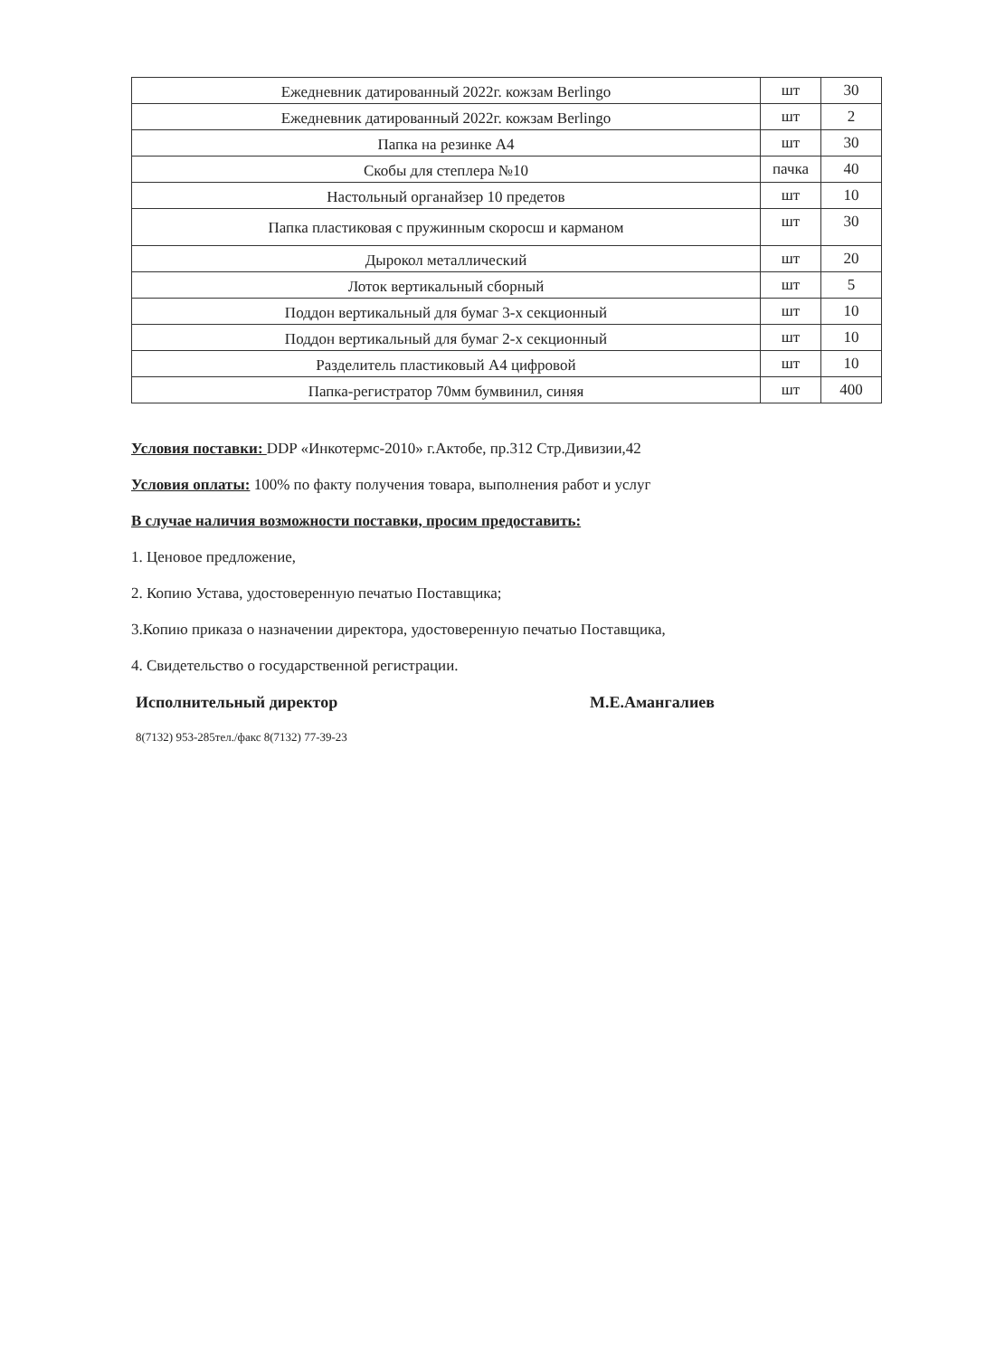| Ежедневник датированный 2022г. кожзам Berlingo | шт | 30 |
| Ежедневник датированный 2022г. кожзам Berlingo | шт | 2 |
| Папка на резинке А4 | шт | 30 |
| Скобы для степлера №10 | пачка | 40 |
| Настольный органайзер 10 предетов | шт | 10 |
| Папка пластиковая с пружинным скоросш и карманом | шт | 30 |
| Дырокол металлический | шт | 20 |
| Лоток вертикальный сборный | шт | 5 |
| Поддон вертикальный для бумаг 3-х секционный | шт | 10 |
| Поддон вертикальный для бумаг 2-х секционный | шт | 10 |
| Разделитель пластиковый А4 цифровой | шт | 10 |
| Папка-регистратор 70мм бумвинил, синяя | шт | 400 |
Условия поставки: DDP «Инкотермс-2010» г.Актобе, пр.312 Стр.Дивизии,42
Условия оплаты: 100% по факту получения товара, выполнения работ и услуг
В случае наличия возможности поставки, просим предоставить:
1. Ценовое предложение,
2. Копию Устава, удостоверенную печатью Поставщика;
3.Копию приказа о назначении директора, удостоверенную печатью Поставщика,
4. Свидетельство о государственной регистрации.
Исполнительный директор М.Е.Амангалиев
8(7132) 953-285тел./факс 8(7132) 77-39-23